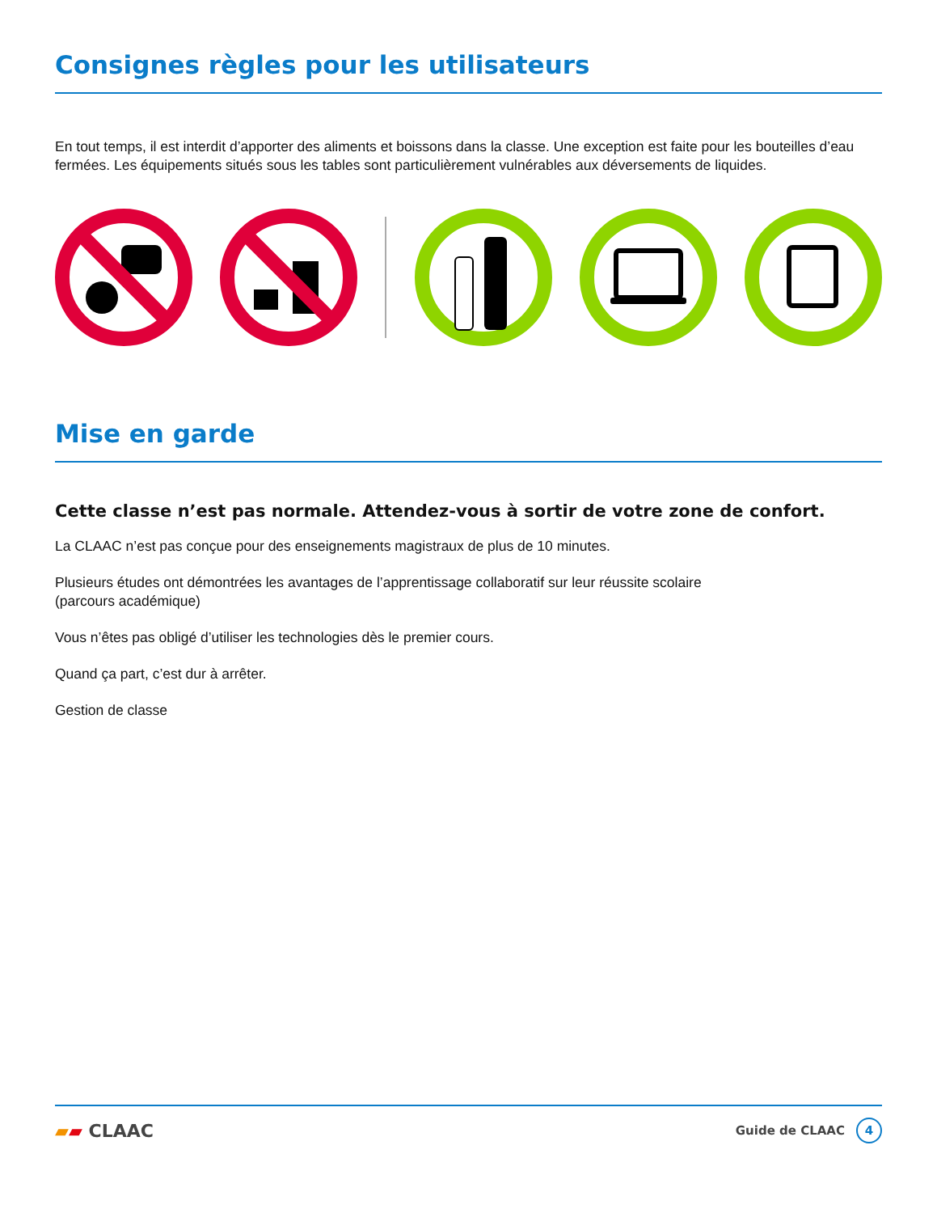Consignes règles pour les utilisateurs
En tout temps, il est interdit d’apporter des aliments et boissons dans la classe. Une exception est faite pour les bouteilles d’eau fermées. Les équipements situés sous les tables sont particulièrement vulnérables aux déversements de liquides.
Mise en garde
Cette classe n’est pas normale. Attendez-vous à sortir de votre zone de confort.
La CLAAC n’est pas conçue pour des enseignements magistraux de plus de 10 minutes.
Plusieurs études ont démontrées les avantages de l’apprentissage collaboratif sur leur réussite scolaire
(parcours académique)
Vous n’êtes pas obligé d’utiliser les technologies dès le premier cours.
Quand ça part, c’est dur à arrêter.
Gestion de classe
▰▰ CLAAC
Guide de CLAAC 4